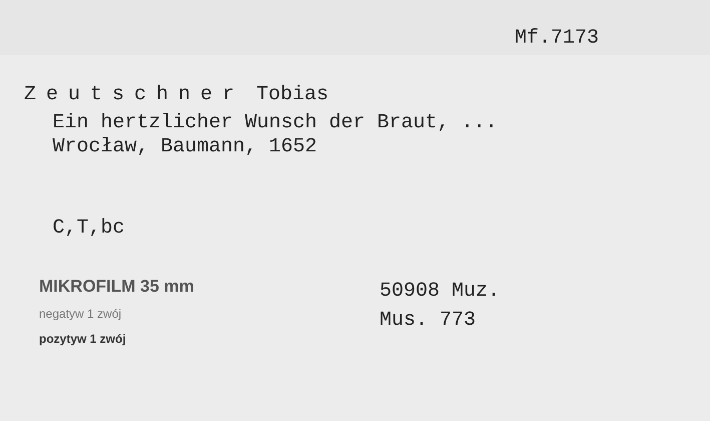Mf.7173
Zeutschner Tobias
Ein hertzlicher Wunsch der Braut, ...
Wrocław, Baumann, 1652
C,T,bc
MIKROFILM 35 mm
negatyw 1 zwój
pozytyw 1 zwój
50908 Muz.
Mus. 773